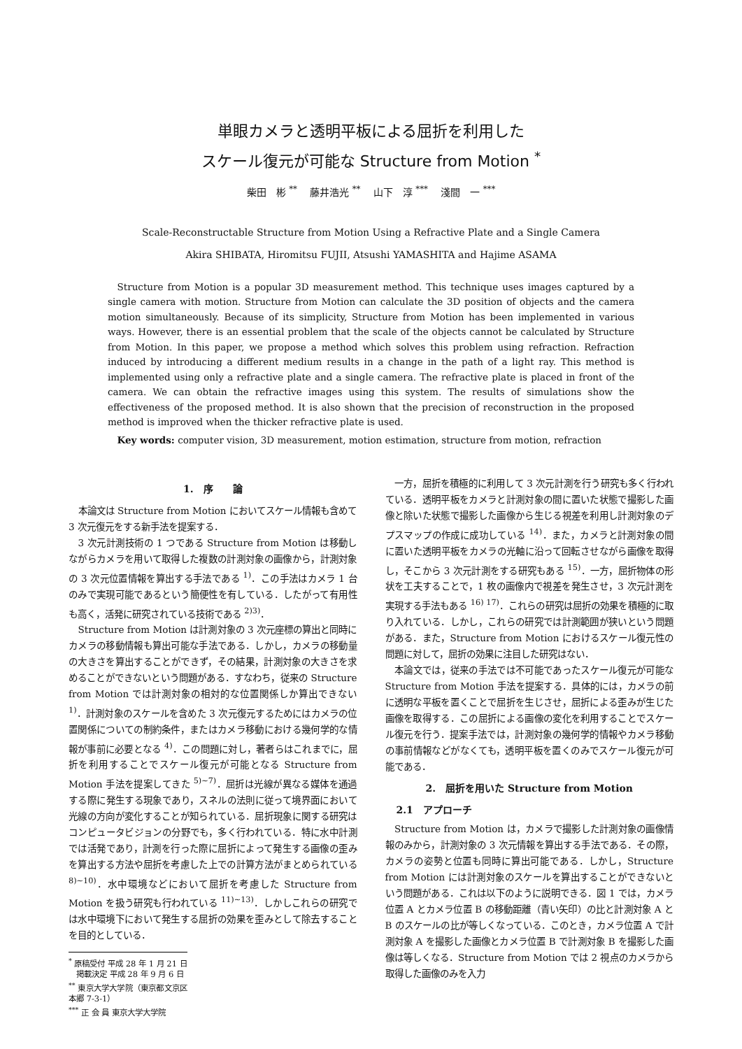単眼カメラと透明平板による屈折を利用した
スケール復元が可能な Structure from Motion <sup>*</sup>
柴田　彬 <sup>**</sup>　 藤井浩光 <sup>**</sup>　 山下　淳 <sup>***</sup>　 淺間　一 <sup>***</sup>
Scale-Reconstructable Structure from Motion Using a Refractive Plate and a Single Camera
Akira SHIBATA, Hiromitsu FUJII, Atsushi YAMASHITA and Hajime ASAMA
Structure from Motion is a popular 3D measurement method. This technique uses images captured by a single camera with motion. Structure from Motion can calculate the 3D position of objects and the camera motion simultaneously. Because of its simplicity, Structure from Motion has been implemented in various ways. However, there is an essential problem that the scale of the objects cannot be calculated by Structure from Motion. In this paper, we propose a method which solves this problem using refraction. Refraction induced by introducing a different medium results in a change in the path of a light ray. This method is implemented using only a refractive plate and a single camera. The refractive plate is placed in front of the camera. We can obtain the refractive images using this system. The results of simulations show the effectiveness of the proposed method. It is also shown that the precision of reconstruction in the proposed method is improved when the thicker refractive plate is used.
Key words: computer vision, 3D measurement, motion estimation, structure from motion, refraction
1.　序　　論
本論文は Structure from Motion においてスケール情報も含めて 3 次元復元をする新手法を提案する．
3 次元計測技術の 1 つである Structure from Motion は移動しながらカメラを用いて取得した複数の計測対象の画像から，計測対象の 3 次元位置情報を算出する手法である <sup>1)</sup>．この手法はカメラ 1 台のみで実現可能であるという簡便性を有している．したがって有用性も高く，活発に研究されている技術である <sup>2)3)</sup>．
Structure from Motion は計測対象の 3 次元座標の算出と同時にカメラの移動情報も算出可能な手法である．しかし，カメラの移動量の大きさを算出することができず，その結果，計測対象の大きさを求めることができないという問題がある．すなわち，従来の Structure from Motion では計測対象の相対的な位置関係しか算出できない <sup>1)</sup>．計測対象のスケールを含めた 3 次元復元するためにはカメラの位置関係についての制約条件，またはカメラ移動における幾何学的な情報が事前に必要となる <sup>4)</sup>．この問題に対し，著者らはこれまでに，屈折を利用することでスケール復元が可能となる Structure from Motion 手法を提案してきた <sup>5)~7)</sup>．屈折は光線が異なる媒体を通過する際に発生する現象であり，スネルの法則に従って境界面において光線の方向が変化することが知られている．屈折現象に関する研究はコンピュータビジョンの分野でも，多く行われている．特に水中計測では活発であり，計測を行った際に屈折によって発生する画像の歪みを算出する方法や屈折を考慮した上での計算方法がまとめられている <sup>8)~10)</sup>．水中環境などにおいて屈折を考慮した Structure from Motion を扱う研究も行われている <sup>11)~13)</sup>．しかしこれらの研究では水中環境下において発生する屈折の効果を歪みとして除去することを目的としている．
<sup>*</sup> 原稿受付 平成 28 年 1 月 21 日
　掲載決定 平成 28 年 9 月 6 日
<sup>**</sup> 東京大学大学院（東京都文京区本郷 7-3-1）
<sup>***</sup> 正 会 員 東京大学大学院
一方，屈折を積極的に利用して 3 次元計測を行う研究も多く行われている．透明平板をカメラと計測対象の間に置いた状態で撮影した画像と除いた状態で撮影した画像から生じる視差を利用し計測対象のデプスマップの作成に成功している <sup>14)</sup>．また，カメラと計測対象の間に置いた透明平板をカメラの光軸に沿って回転させながら画像を取得し，そこから 3 次元計測をする研究もある <sup>15)</sup>．一方，屈折物体の形状を工夫することで，1 枚の画像内で視差を発生させ，3 次元計測を実現する手法もある <sup>16) 17)</sup>．これらの研究は屈折の効果を積極的に取り入れている．しかし，これらの研究では計測範囲が狭いという問題がある．また，Structure from Motion におけるスケール復元性の問題に対して，屈折の効果に注目した研究はない．
本論文では，従来の手法では不可能であったスケール復元が可能な Structure from Motion 手法を提案する．具体的には，カメラの前に透明な平板を置くことで屈折を生じさせ，屈折による歪みが生じた画像を取得する．この屈折による画像の変化を利用することでスケール復元を行う．提案手法では，計測対象の幾何学的情報やカメラ移動の事前情報などがなくても，透明平板を置くのみでスケール復元が可能である．
2.　屈折を用いた Structure from Motion
2.1　アプローチ
Structure from Motion は，カメラで撮影した計測対象の画像情報のみから，計測対象の 3 次元情報を算出する手法である．その際，カメラの姿勢と位置も同時に算出可能である．しかし，Structure from Motion には計測対象のスケールを算出することができないという問題がある．これは以下のように説明できる．図 1 では，カメラ位置 A とカメラ位置 B の移動距離（青い矢印）の比と計測対象 A と B のスケールの比が等しくなっている．このとき，カメラ位置 A で計測対象 A を撮影した画像とカメラ位置 B で計測対象 B を撮影した画像は等しくなる．Structure from Motion では 2 視点のカメラから取得した画像のみを入力